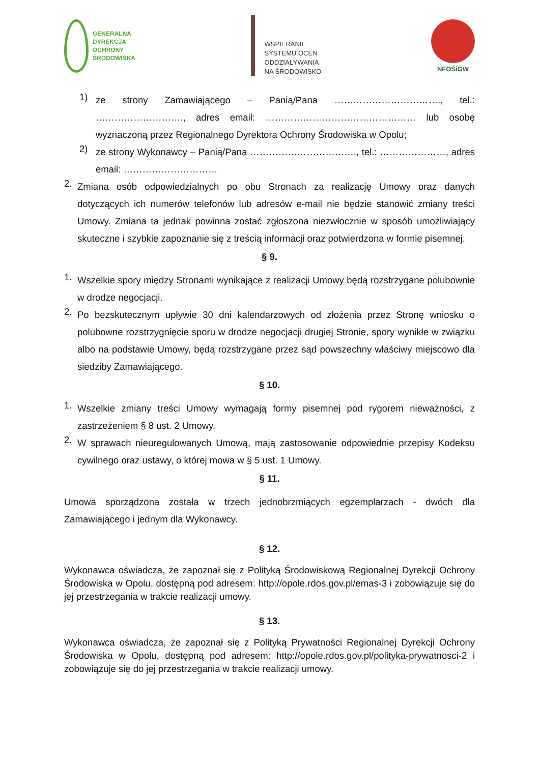GENERALNA
DYREKCJA
OCHRONY
ŚRODOWISKA
WSPIERANIE
SYSTEMU OCEN
ODDZIAŁYWANIA
NA ŚRODOWISKO
NFOŚiGW
1)
ze strony Zamawiającego – Panią/Pana ……………………………., tel.: ………………………., adres email: ………………………………………… lub osobę wyznaczoną przez Regionalnego Dyrektora Ochrony Środowiska w Opolu;
2)
ze strony Wykonawcy – Panią/Pana ……………………………., tel.: …………………, adres email: …………………………
2.
Zmiana osób odpowiedzialnych po obu Stronach za realizację Umowy oraz danych dotyczących ich numerów telefonów lub adresów e-mail nie będzie stanowić zmiany treści Umowy. Zmiana ta jednak powinna zostać zgłoszona niezwłocznie w sposób umożliwiający skuteczne i szybkie zapoznanie się z treścią informacji oraz potwierdzona w formie pisemnej.
§ 9.
1.
Wszelkie spory między Stronami wynikające z realizacji Umowy będą rozstrzygane polubownie w drodze negocjacji.
2.
Po bezskutecznym upływie 30 dni kalendarzowych od złożenia przez Stronę wniosku o polubowne rozstrzygnięcie sporu w drodze negocjacji drugiej Stronie, spory wynikłe w związku albo na podstawie Umowy, będą rozstrzygane przez sąd powszechny właściwy miejscowo dla siedziby Zamawiającego.
§ 10.
1.
Wszelkie zmiany treści Umowy wymagają formy pisemnej pod rygorem nieważności, z zastrzeżeniem § 8 ust. 2 Umowy.
2.
W sprawach nieuregulowanych Umową, mają zastosowanie odpowiednie przepisy Kodeksu cywilnego oraz ustawy, o której mowa w § 5 ust. 1 Umowy.
§ 11.
Umowa sporządzona została w trzech jednobrzmiących egzemplarzach - dwóch dla Zamawiającego i jednym dla Wykonawcy.
§ 12.
Wykonawca oświadcza, że zapoznał się z Polityką Środowiskową Regionalnej Dyrekcji Ochrony Środowiska w Opolu, dostępną pod adresem: http://opole.rdos.gov.pl/emas-3 i zobowiązuje się do jej przestrzegania w trakcie realizacji umowy.
§ 13.
Wykonawca oświadcza, że zapoznał się z Polityką Prywatności Regionalnej Dyrekcji Ochrony Środowiska w Opolu, dostępną pod adresem: http://opole.rdos.gov.pl/polityka-prywatnosci-2 i zobowiązuje się do jej przestrzegania w trakcie realizacji umowy.